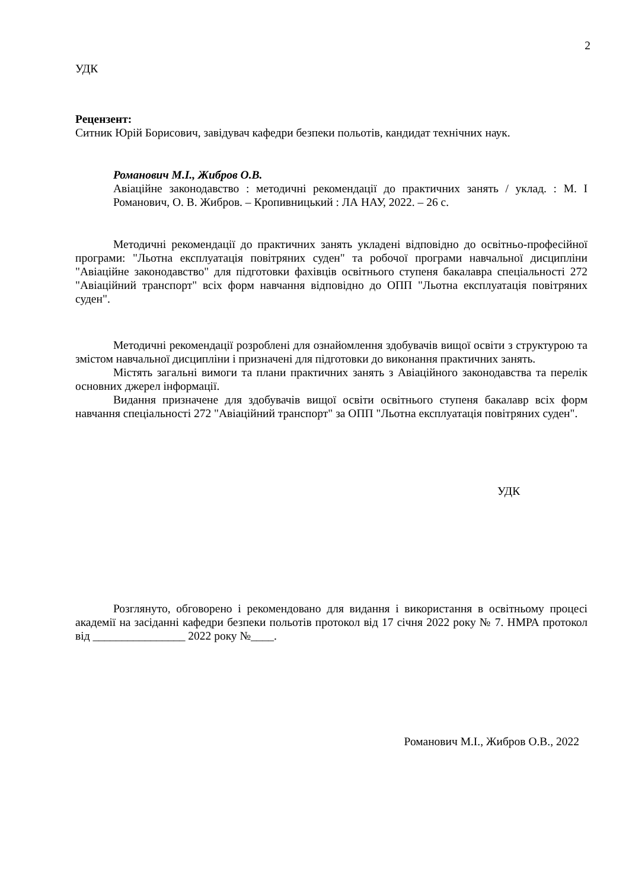2
УДК
Рецензент:
Ситник Юрій Борисович, завідувач кафедри безпеки польотів, кандидат технічних наук.
Романович М.І., Жибров О.В.
Авіаційне законодавство : методичні рекомендації до практичних занять / уклад. : М. І Романович, О. В. Жибров. – Кропивницький : ЛА НАУ, 2022. – 26 с.
Методичні рекомендації до практичних занять укладені відповідно до освітньо-професійної програми: "Льотна експлуатація повітряних суден" та робочої програми навчальної дисципліни "Авіаційне законодавство" для підготовки фахівців освітнього ступеня бакалавра спеціальності 272 "Авіаційний транспорт" всіх форм навчання відповідно до ОПП "Льотна експлуатація повітряних суден".
Методичні рекомендації розроблені для ознайомлення здобувачів вищої освіти з структурою та змістом навчальної дисципліни і призначені для підготовки до виконання практичних занять.
Містять загальні вимоги та плани практичних занять з Авіаційного законодавства та перелік основних джерел інформації.
Видання призначене для здобувачів вищої освіти освітнього ступеня бакалавр всіх форм навчання спеціальності 272 "Авіаційний транспорт" за ОПП "Льотна експлуатація повітряних суден".
УДК
Розглянуто, обговорено і рекомендовано для видання і використання в освітньому процесі академії на засіданні кафедри безпеки польотів протокол від 17 січня 2022 року № 7. НМРА протокол від ________________ 2022 року №____.
Романович М.І., Жибров О.В., 2022